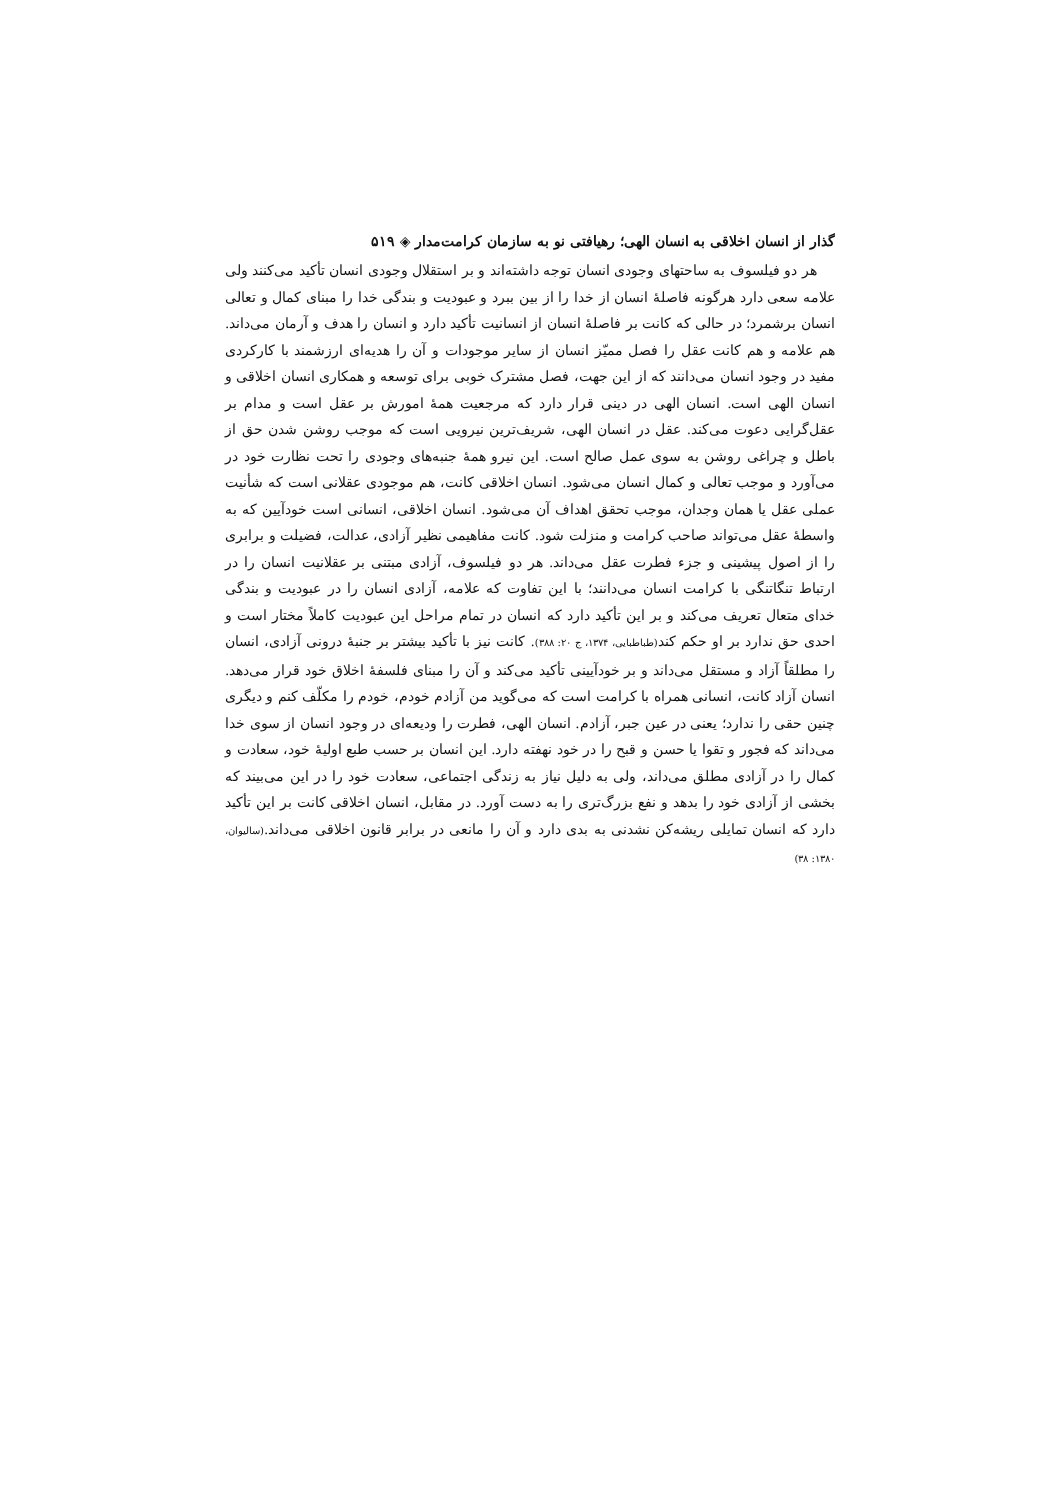گذار از انسان اخلاقی به انسان الهی؛ رهیافتی نو به سازمان کرامت‌مدار ◈ ۵۱۹
هر دو فیلسوف به ساحتهای وجودی انسان توجه داشته‌اند و بر استقلال وجودی انسان تأکید می‌کنند ولی علامه سعی دارد هرگونه فاصلهٔ انسان از خدا را از بین ببرد و عبودیت و بندگی خدا را مبنای کمال و تعالی انسان برشمرد؛ در حالی که کانت بر فاصلهٔ انسان از انسانیت تأکید دارد و انسان را هدف و آرمان می‌داند. هم علامه و هم کانت عقل را فصل ممیّز انسان از سایر موجودات و آن را هدیه‌ای ارزشمند با کارکردی مفید در وجود انسان می‌دانند که از این جهت، فصل مشترک خوبی برای توسعه و همکاری انسان اخلاقی و انسان الهی است. انسان الهی در دینی قرار دارد که مرجعیت همهٔ امورش بر عقل است و مدام بر عقل‌گرایی دعوت می‌کند. عقل در انسان الهی، شریف‌ترین نیرویی است که موجب روشن شدن حق از باطل و چراغی روشن به سوی عمل صالح است. این نیرو همهٔ جنبه‌های وجودی را تحت نظارت خود در می‌آورد و موجب تعالی و کمال انسان می‌شود. انسان اخلاقی کانت، هم موجودی عقلانی است که شأنیت عملی عقل یا همان وجدان، موجب تحقق اهداف آن می‌شود. انسان اخلاقی، انسانی است خودآیین که به واسطهٔ عقل می‌تواند صاحب کرامت و منزلت شود. کانت مفاهیمی نظیر آزادی، عدالت، فضیلت و برابری را از اصول پیشینی و جزء فطرت عقل می‌داند. هر دو فیلسوف، آزادی مبتنی بر عقلانیت انسان را در ارتباط تنگاتنگی با کرامت انسان می‌دانند؛ با این تفاوت که علامه، آزادی انسان را در عبودیت و بندگی خدای متعال تعریف می‌کند و بر این تأکید دارد که انسان در تمام مراحل این عبودیت کاملاً مختار است و احدی حق ندارد بر او حکم کند(طباطبایی، ۱۳۷۴، ج ۲۰: ۳۸۸). کانت نیز با تأکید بیشتر بر جنبهٔ درونی آزادی، انسان را مطلقاً آزاد و مستقل می‌داند و بر خودآیینی تأکید می‌کند و آن را مبنای فلسفهٔ اخلاق خود قرار می‌دهد. انسان آزاد کانت، انسانی همراه با کرامت است که می‌گوید من آزادم خودم، خودم را مکلّف کنم و دیگری چنین حقی را ندارد؛ یعنی در عین جبر، آزادم. انسان الهی، فطرت را ودیعه‌ای در وجود انسان از سوی خدا می‌داند که فجور و تقوا یا حسن و قبح را در خود نهفته دارد. این انسان بر حسب طبع اولیهٔ خود، سعادت و کمال را در آزادی مطلق می‌داند، ولی به دلیل نیاز به زندگی اجتماعی، سعادت خود را در این می‌بیند که بخشی از آزادی خود را بدهد و نفع بزرگ‌تری را به دست آورد. در مقابل، انسان اخلاقی کانت بر این تأکید دارد که انسان تمایلی ریشه‌کن نشدنی به بدی دارد و آن را مانعی در برابر قانون اخلاقی می‌داند.(سالیوان، ۱۳۸۰: ۳۸)